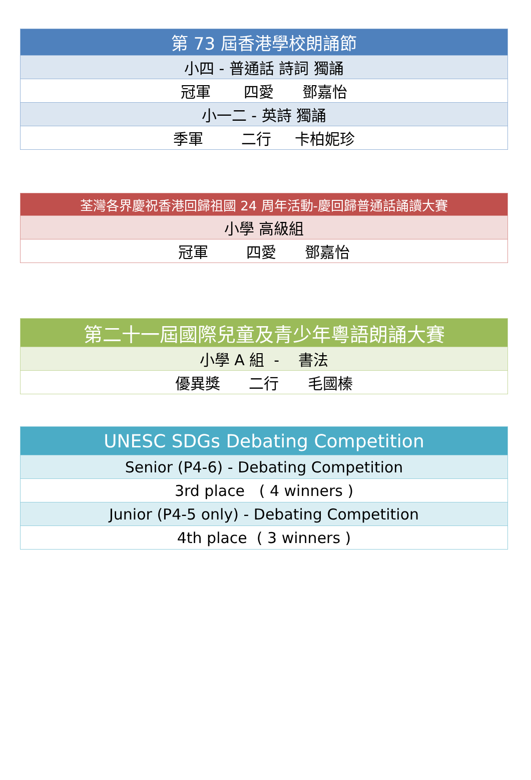| 第 73 屆香港學校朗誦節 |
| 小四 - 普通話 詩詞 獨誦 |
| 冠軍 四愛 鄧嘉怡 |
| 小一二 - 英詩 獨誦 |
| 季軍 二行 卡柏妮珍 |
| 荃灣各界慶祝香港回歸祖國 24 周年活動-慶回歸普通話誦讀大賽 |
| 小學 高級組 |
| 冠軍 四愛 鄧嘉怡 |
| 第二十一屆國際兒童及青少年粵語朗誦大賽 |
| 小學 A 組 - 書法 |
| 優異獎 二行 毛國榛 |
| UNESC SDGs Debating Competition |
| Senior (P4-6) - Debating Competition |
| 3rd place ( 4 winners ) |
| Junior (P4-5 only) - Debating Competition |
| 4th place ( 3 winners ) |